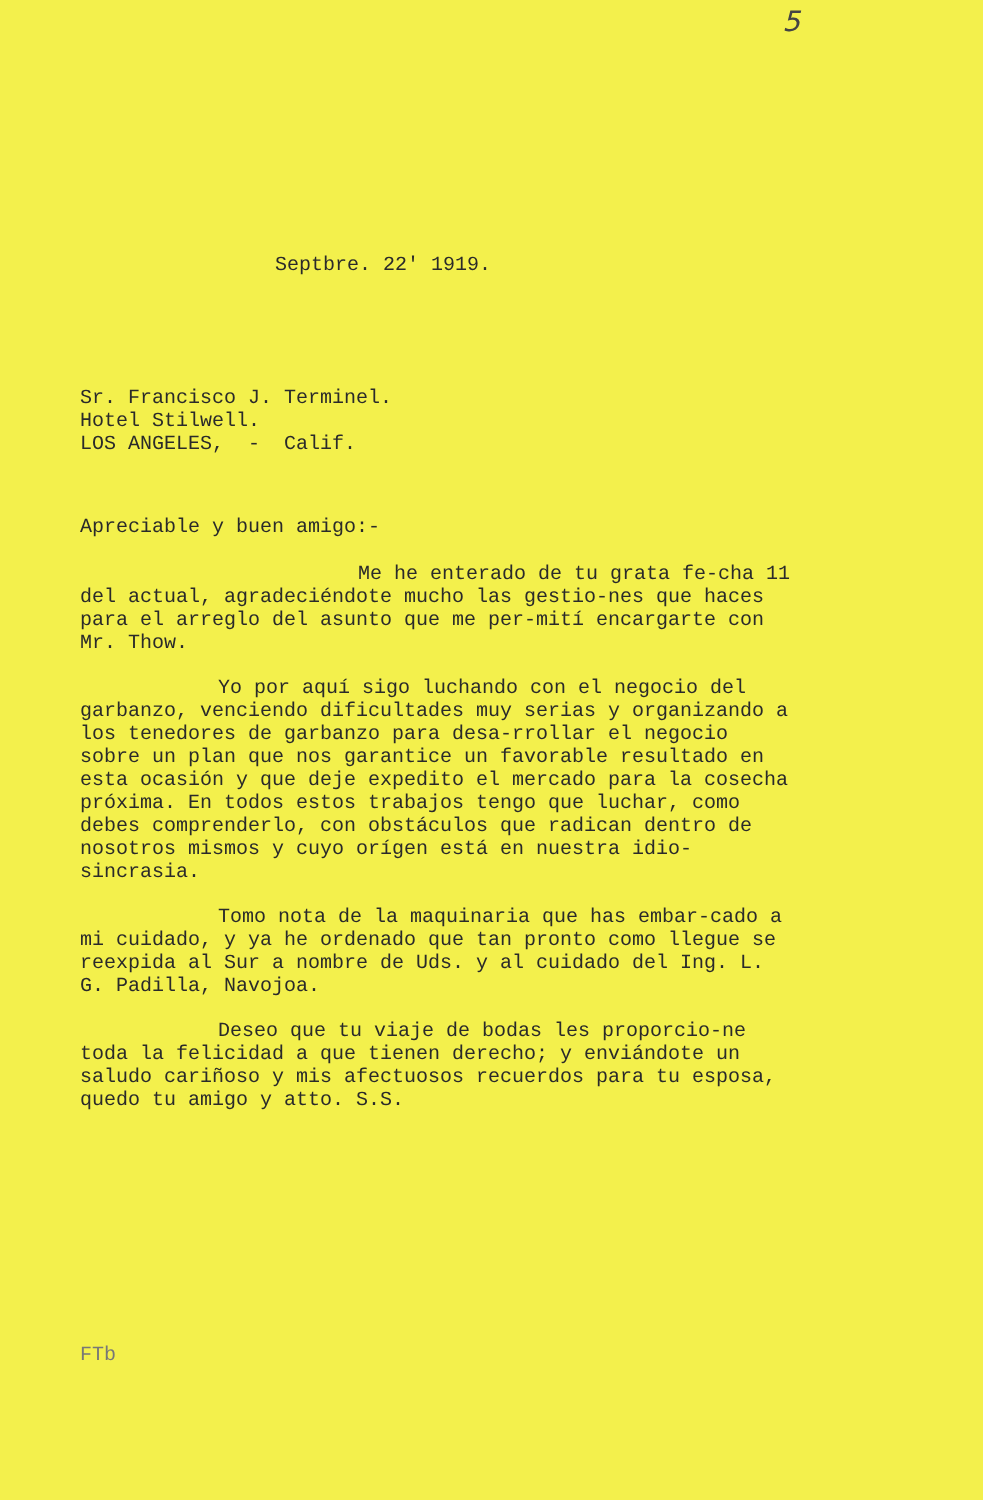5
Septbre. 22' 1919.
Sr. Francisco J. Terminel.
Hotel Stilwell.
LOS ANGELES, - Calif.
Apreciable y buen amigo:-
Me he enterado de tu grata fe-cha 11 del actual, agradeciéndote mucho las gestio-nes que haces para el arreglo del asunto que me per-mití encargarte con Mr. Thow.
Yo por aquí sigo luchando con el negocio del garbanzo, venciendo dificultades muy serias y organizando a los tenedores de garbanzo para desa-rrollar el negocio sobre un plan que nos garantice un favorable resultado en esta ocasión y que deje expedito el mercado para la cosecha próxima. En todos estos trabajos tengo que luchar, como debes comprenderlo, con obstáculos que radican dentro de nosotros mismos y cuyo orígen está en nuestra idio-sincrasia.
Tomo nota de la maquinaria que has embar-cado a mi cuidado, y ya he ordenado que tan pronto como llegue se reexpida al Sur a nombre de Uds. y al cuidado del Ing. L. G. Padilla, Navojoa.
Deseo que tu viaje de bodas les proporcio-ne toda la felicidad a que tienen derecho; y enviándote un saludo cariñoso y mis afectuosos recuerdos para tu esposa, quedo tu amigo y atto. S.S.
FTb